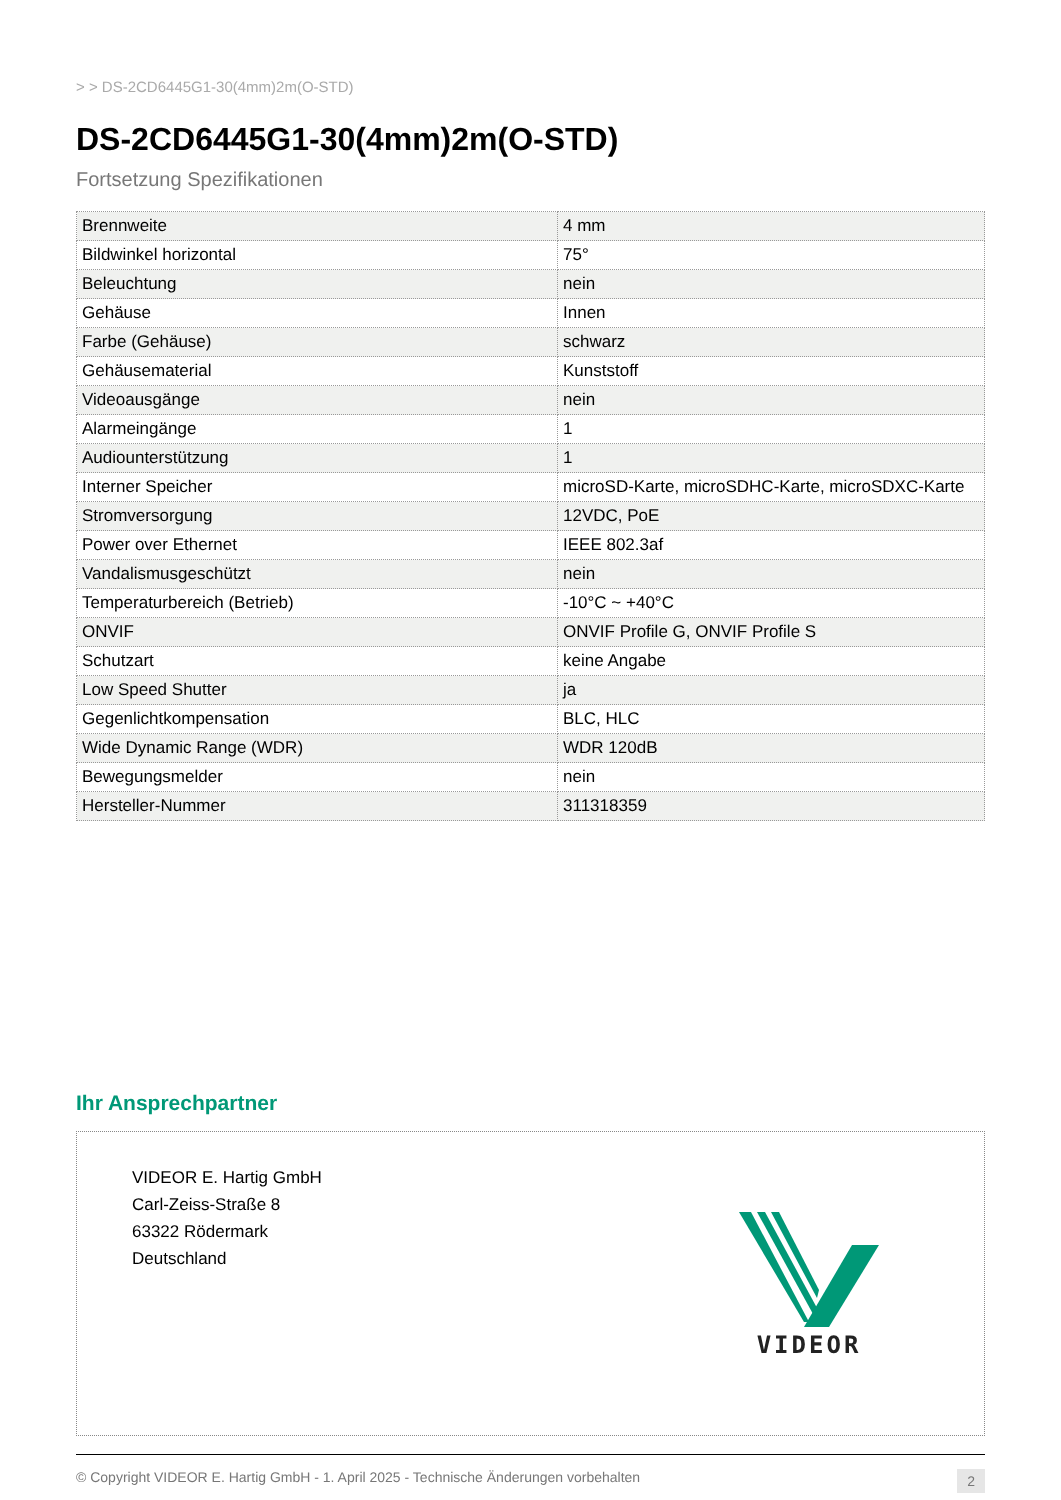> > DS-2CD6445G1-30(4mm)2m(O-STD)
DS-2CD6445G1-30(4mm)2m(O-STD)
Fortsetzung Spezifikationen
| Brennweite | 4 mm |
| Bildwinkel horizontal | 75° |
| Beleuchtung | nein |
| Gehäuse | Innen |
| Farbe (Gehäuse) | schwarz |
| Gehäusematerial | Kunststoff |
| Videoausgänge | nein |
| Alarmeingänge | 1 |
| Audiounterstützung | 1 |
| Interner Speicher | microSD-Karte, microSDHC-Karte, microSDXC-Karte |
| Stromversorgung | 12VDC, PoE |
| Power over Ethernet | IEEE 802.3af |
| Vandalismusgeschützt | nein |
| Temperaturbereich (Betrieb) | -10°C ~ +40°C |
| ONVIF | ONVIF Profile G, ONVIF Profile S |
| Schutzart | keine Angabe |
| Low Speed Shutter | ja |
| Gegenlichtkompensation | BLC, HLC |
| Wide Dynamic Range (WDR) | WDR 120dB |
| Bewegungsmelder | nein |
| Hersteller-Nummer | 311318359 |
Ihr Ansprechpartner
VIDEOR E. Hartig GmbH
Carl-Zeiss-Straße 8
63322 Rödermark
Deutschland
VIDEOR
© Copyright VIDEOR E. Hartig GmbH - 1. April 2025 - Technische Änderungen vorbehalten 2